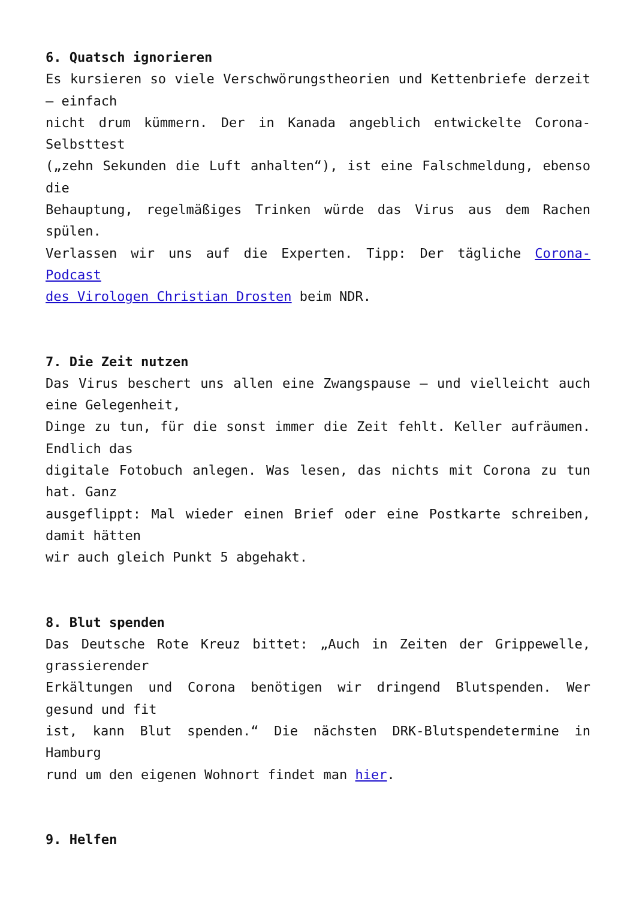6. Quatsch ignorieren
Es kursieren so viele Verschwörungstheorien und Kettenbriefe derzeit – einfach
nicht drum kümmern. Der in Kanada angeblich entwickelte Corona-Selbsttest
(„zehn Sekunden die Luft anhalten“), ist eine Falschmeldung, ebenso die
Behauptung, regelmäßiges Trinken würde das Virus aus dem Rachen spülen.
Verlassen wir uns auf die Experten. Tipp: Der tägliche Corona-Podcast
des Virologen Christian Drosten beim NDR.
7. Die Zeit nutzen
Das Virus beschert uns allen eine Zwangspause – und vielleicht auch eine Gelegenheit,
Dinge zu tun, für die sonst immer die Zeit fehlt. Keller aufräumen. Endlich das
digitale Fotobuch anlegen. Was lesen, das nichts mit Corona zu tun hat. Ganz
ausgeflippt: Mal wieder einen Brief oder eine Postkarte schreiben, damit hätten
wir auch gleich Punkt 5 abgehakt.
8. Blut spenden
Das Deutsche Rote Kreuz bittet: „Auch in Zeiten der Grippewelle, grassierender
Erkältungen und Corona benötigen wir dringend Blutspenden. Wer gesund und fit
ist, kann Blut spenden.“ Die nächsten DRK-Blutspendetermine in Hamburg
rund um den eigenen Wohnort findet man hier.
9. Helfen